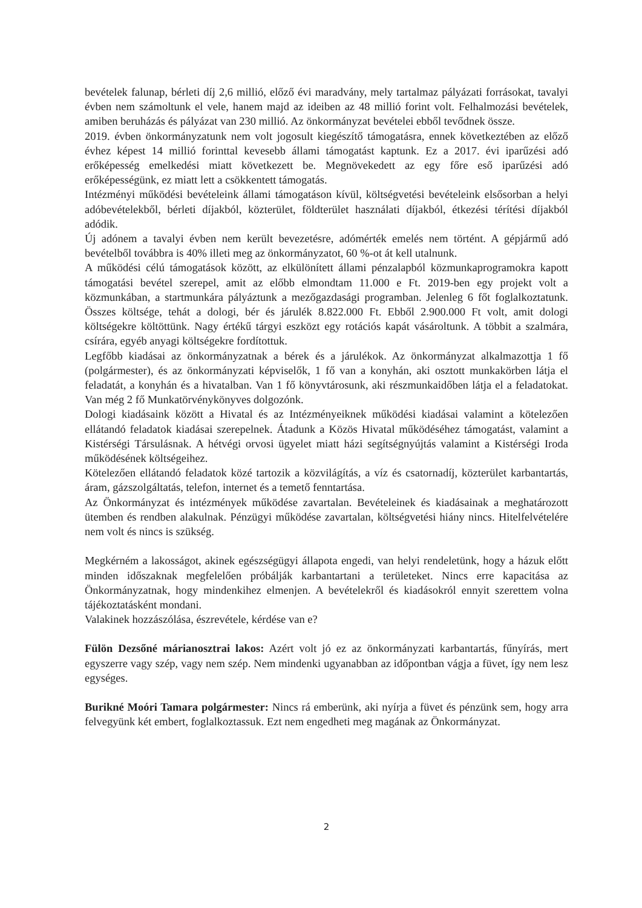bevételek falunap, bérleti díj 2,6 millió, előző évi maradvány, mely tartalmaz pályázati forrásokat, tavalyi évben nem számoltunk el vele, hanem majd az ideiben az 48 millió forint volt. Felhalmozási bevételek, amiben beruházás és pályázat van 230 millió. Az önkormányzat bevételei ebből tevődnek össze.
2019. évben önkormányzatunk nem volt jogosult kiegészítő támogatásra, ennek következtében az előző évhez képest 14 millió forinttal kevesebb állami támogatást kaptunk. Ez a 2017. évi iparűzési adó erőképesség emelkedési miatt következett be. Megnövekedett az egy főre eső iparűzési adó erőképességünk, ez miatt lett a csökkentett támogatás.
Intézményi működési bevételeink állami támogatáson kívül, költségvetési bevételeink elsősorban a helyi adóbevételekből, bérleti díjakból, közterület, földterület használati díjakból, étkezési térítési díjakból adódik.
Új adónem a tavalyi évben nem került bevezetésre, adómérték emelés nem történt. A gépjármű adó bevételből továbbra is 40% illeti meg az önkormányzatot, 60 %-ot át kell utalnunk.
A működési célú támogatások között, az elkülönített állami pénzalapból közmunkaprogramokra kapott támogatási bevétel szerepel, amit az előbb elmondtam 11.000 e Ft. 2019-ben egy projekt volt a közmunkában, a startmunkára pályáztunk a mezőgazdasági programban. Jelenleg 6 főt foglalkoztatunk. Összes költsége, tehát a dologi, bér és járulék 8.822.000 Ft. Ebből 2.900.000 Ft volt, amit dologi költségekre költöttünk. Nagy értékű tárgyi eszközt egy rotációs kapát vásároltunk. A többit a szalmára, csírára, egyéb anyagi költségekre fordítottuk.
Legfőbb kiadásai az önkormányzatnak a bérek és a járulékok. Az önkormányzat alkalmazottja 1 fő (polgármester), és az önkormányzati képviselők, 1 fő van a konyhán, aki osztott munkakörben látja el feladatát, a konyhán és a hivatalban. Van 1 fő könyvtárosunk, aki részmunkaidőben látja el a feladatokat. Van még 2 fő Munkatörvénykönyves dolgozónk.
Dologi kiadásaink között a Hivatal és az Intézményeiknek működési kiadásai valamint a kötelezően ellátandó feladatok kiadásai szerepelnek. Átadunk a Közös Hivatal működéséhez támogatást, valamint a Kistérségi Társulásnak. A hétvégi orvosi ügyelet miatt házi segítségnyújtás valamint a Kistérségi Iroda működésének költségeihez.
Kötelezően ellátandó feladatok közé tartozik a közvilágítás, a víz és csatornadíj, közterület karbantartás, áram, gázszolgáltatás, telefon, internet és a temető fenntartása.
Az Önkormányzat és intézmények működése zavartalan. Bevételeinek és kiadásainak a meghatározott ütemben és rendben alakulnak. Pénzügyi működése zavartalan, költségvetési hiány nincs. Hitelfelvételére nem volt és nincs is szükség.
Megkérném a lakosságot, akinek egészségügyi állapota engedi, van helyi rendeletünk, hogy a házuk előtt minden időszaknak megfelelően próbálják karbantartani a területeket. Nincs erre kapacitása az Önkormányzatnak, hogy mindenkihez elmenjen. A bevételekről és kiadásokról ennyit szerettem volna tájékoztatásként mondani.
Valakinek hozzászólása, észrevétele, kérdése van e?
Fülön Dezsőné márianosztrai lakos: Azért volt jó ez az önkormányzati karbantartás, fűnyírás, mert egyszerre vagy szép, vagy nem szép. Nem mindenki ugyanabban az időpontban vágja a füvet, így nem lesz egységes.
Burikné Moóri Tamara polgármester: Nincs rá emberünk, aki nyírja a füvet és pénzünk sem, hogy arra felvegyünk két embert, foglalkoztassuk. Ezt nem engedheti meg magának az Önkormányzat.
2